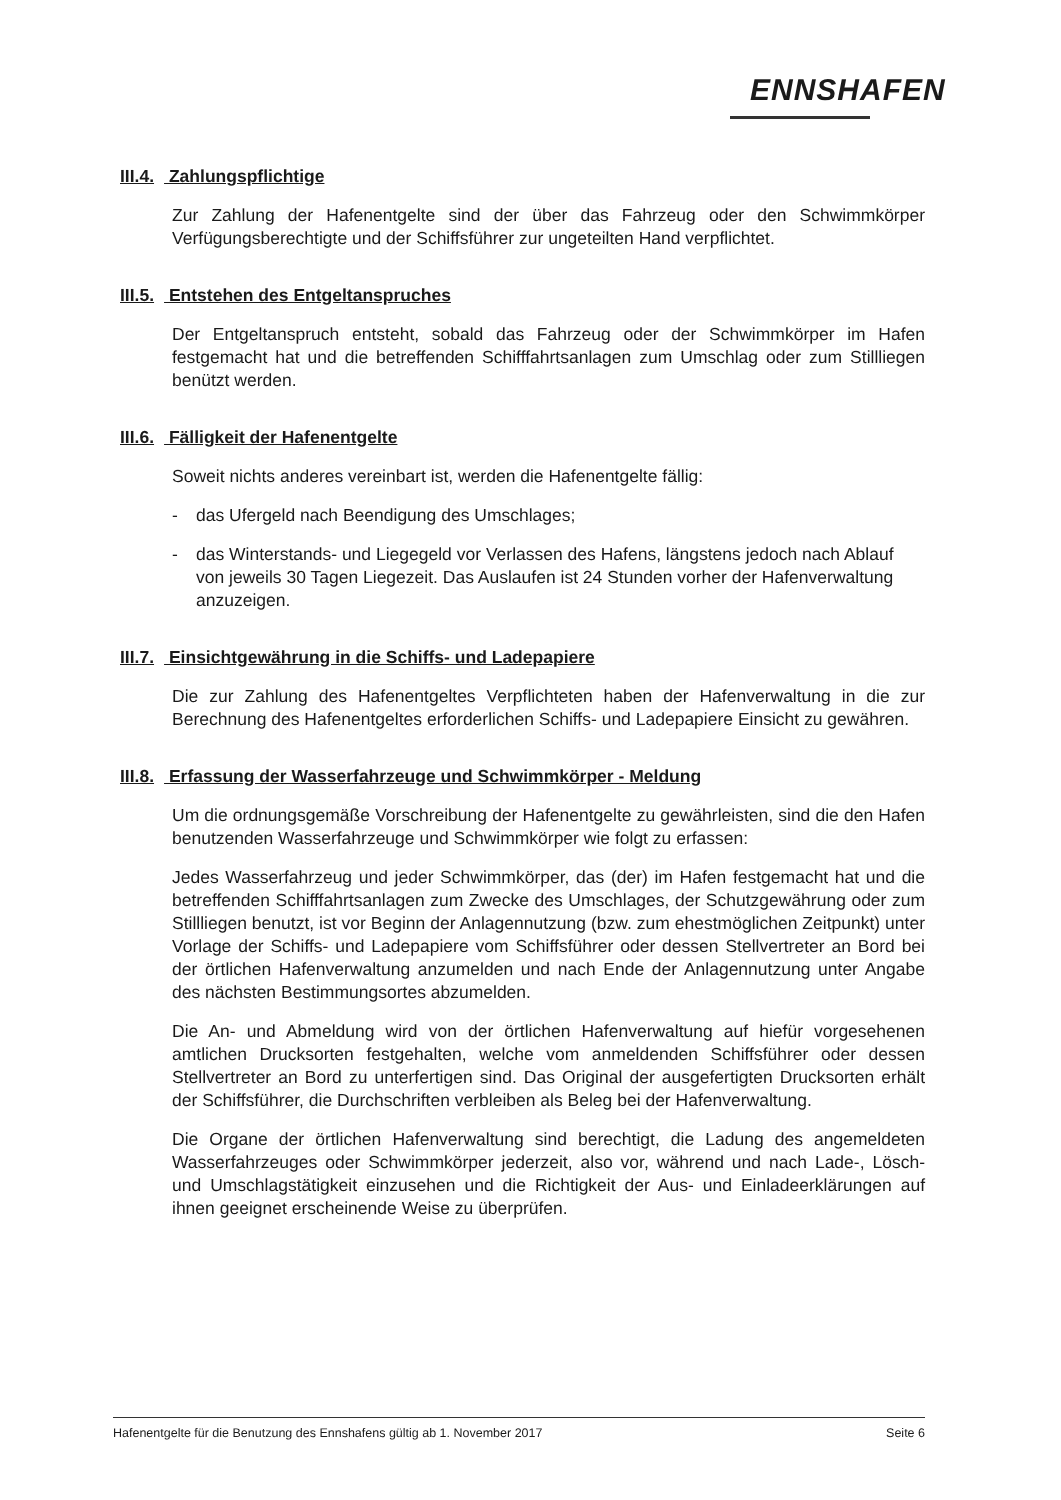ENNSHAFEN
III.4. Zahlungspflichtige
Zur Zahlung der Hafenentgelte sind der über das Fahrzeug oder den Schwimmkörper Verfügungsberechtigte und der Schiffsführer zur ungeteilten Hand verpflichtet.
III.5. Entstehen des Entgeltanspruches
Der Entgeltanspruch entsteht, sobald das Fahrzeug oder der Schwimmkörper im Hafen festgemacht hat und die betreffenden Schifffahrtsanlagen zum Umschlag oder zum Stillliegen benützt werden.
III.6. Fälligkeit der Hafenentgelte
Soweit nichts anderes vereinbart ist, werden die Hafenentgelte fällig:
- das Ufergeld nach Beendigung des Umschlages;
- das Winterstands- und Liegegeld vor Verlassen des Hafens, längstens jedoch nach Ablauf von jeweils 30 Tagen Liegezeit. Das Auslaufen ist 24 Stunden vorher der Hafenverwaltung anzuzeigen.
III.7. Einsichtgewährung in die Schiffs- und Ladepapiere
Die zur Zahlung des Hafenentgeltes Verpflichteten haben der Hafenverwaltung in die zur Berechnung des Hafenentgeltes erforderlichen Schiffs- und Ladepapiere Einsicht zu gewähren.
III.8. Erfassung der Wasserfahrzeuge und Schwimmkörper - Meldung
Um die ordnungsgemäße Vorschreibung der Hafenentgelte zu gewährleisten, sind die den Hafen benutzenden Wasserfahrzeuge und Schwimmkörper wie folgt zu erfassen:
Jedes Wasserfahrzeug und jeder Schwimmkörper, das (der) im Hafen festgemacht hat und die betreffenden Schifffahrtsanlagen zum Zwecke des Umschlages, der Schutzgewährung oder zum Stillliegen benutzt, ist vor Beginn der Anlagennutzung (bzw. zum ehestmöglichen Zeitpunkt) unter Vorlage der Schiffs- und Ladepapiere vom Schiffsführer oder dessen Stellvertreter an Bord bei der örtlichen Hafenverwaltung anzumelden und nach Ende der Anlagennutzung unter Angabe des nächsten Bestimmungsortes abzumelden.
Die An- und Abmeldung wird von der örtlichen Hafenverwaltung auf hiefür vorgesehenen amtlichen Drucksorten festgehalten, welche vom anmeldenden Schiffsführer oder dessen Stellvertreter an Bord zu unterfertigen sind. Das Original der ausgefertigten Drucksorten erhält der Schiffsführer, die Durchschriften verbleiben als Beleg bei der Hafenverwaltung.
Die Organe der örtlichen Hafenverwaltung sind berechtigt, die Ladung des angemeldeten Wasserfahrzeuges oder Schwimmkörper jederzeit, also vor, während und nach Lade-, Lösch- und Umschlagstätigkeit einzusehen und die Richtigkeit der Aus- und Einladeerklärungen auf ihnen geeignet erscheinende Weise zu überprüfen.
Hafenentgelte für die Benutzung des Ennshafens gültig ab 1. November 2017 Seite 6